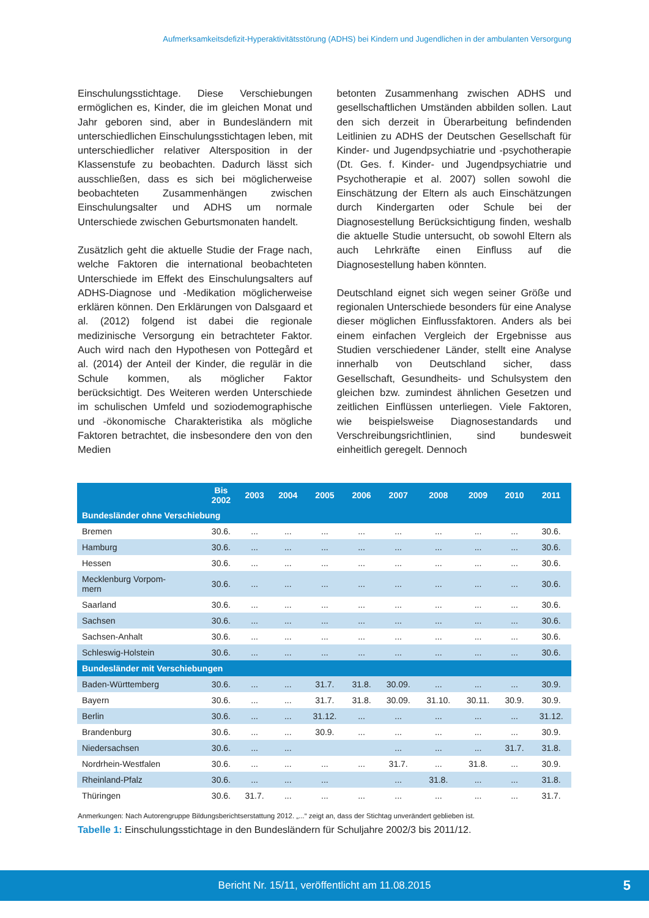Aufmerksamkeitsdefizit-Hyperaktivitätsstörung (ADHS) bei Kindern und Jugendlichen in der ambulanten Versorgung
Einschulungsstichtage. Diese Verschiebungen ermöglichen es, Kinder, die im gleichen Monat und Jahr geboren sind, aber in Bundesländern mit unterschiedlichen Einschulungsstichtagen leben, mit unterschiedlicher relativer Altersposition in der Klassenstufe zu beobachten. Dadurch lässt sich ausschließen, dass es sich bei möglicherweise beobachteten Zusammenhängen zwischen Einschulungsalter und ADHS um normale Unterschiede zwischen Geburtsmonaten handelt.
Zusätzlich geht die aktuelle Studie der Frage nach, welche Faktoren die international beobachteten Unterschiede im Effekt des Einschulungsalters auf ADHS-Diagnose und -Medikation möglicherweise erklären können. Den Erklärungen von Dalsgaard et al. (2012) folgend ist dabei die regionale medizinische Versorgung ein betrachteter Faktor. Auch wird nach den Hypothesen von Pottegård et al. (2014) der Anteil der Kinder, die regulär in die Schule kommen, als möglicher Faktor berücksichtigt. Des Weiteren werden Unterschiede im schulischen Umfeld und soziodemographische und -ökonomische Charakteristika als mögliche Faktoren betrachtet, die insbesondere den von den Medien
betonten Zusammenhang zwischen ADHS und gesellschaftlichen Umständen abbilden sollen. Laut den sich derzeit in Überarbeitung befindenden Leitlinien zu ADHS der Deutschen Gesellschaft für Kinder- und Jugendpsychiatrie und -psychotherapie (Dt. Ges. f. Kinder- und Jugendpsychiatrie und Psychotherapie et al. 2007) sollen sowohl die Einschätzung der Eltern als auch Einschätzungen durch Kindergarten oder Schule bei der Diagnosestellung Berücksichtigung finden, weshalb die aktuelle Studie untersucht, ob sowohl Eltern als auch Lehrkräfte einen Einfluss auf die Diagnosestellung haben könnten.
Deutschland eignet sich wegen seiner Größe und regionalen Unterschiede besonders für eine Analyse dieser möglichen Einflussfaktoren. Anders als bei einem einfachen Vergleich der Ergebnisse aus Studien verschiedener Länder, stellt eine Analyse innerhalb von Deutschland sicher, dass Gesellschaft, Gesundheits- und Schulsystem den gleichen bzw. zumindest ähnlichen Gesetzen und zeitlichen Einflüssen unterliegen. Viele Faktoren, wie beispielsweise Diagnosestandards und Verschreibungsrichtlinien, sind bundesweit einheitlich geregelt. Dennoch
| | Bis 2002 | 2003 | 2004 | 2005 | 2006 | 2007 | 2008 | 2009 | 2010 | 2011 |
| --- | --- | --- | --- | --- | --- | --- | --- | --- | --- | --- |
| Bundesländer ohne Verschiebung | | | | | | | | | | |
| Bremen | 30.6. | ... | ... | ... | ... | ... | ... | ... | ... | 30.6. |
| Hamburg | 30.6. | ... | ... | ... | ... | ... | ... | ... | ... | 30.6. |
| Hessen | 30.6. | ... | ... | ... | ... | ... | ... | ... | ... | 30.6. |
| Mecklenburg Vorpom- mern | 30.6. | ... | ... | ... | ... | ... | ... | ... | ... | 30.6. |
| Saarland | 30.6. | ... | ... | ... | ... | ... | ... | ... | ... | 30.6. |
| Sachsen | 30.6. | ... | ... | ... | ... | ... | ... | ... | ... | 30.6. |
| Sachsen-Anhalt | 30.6. | ... | ... | ... | ... | ... | ... | ... | ... | 30.6. |
| Schleswig-Holstein | 30.6. | ... | ... | ... | ... | ... | ... | ... | ... | 30.6. |
| Bundesländer mit Verschiebungen | | | | | | | | | | |
| Baden-Württemberg | 30.6. | ... | ... | 31.7. | 31.8. | 30.09. | ... | ... | ... | 30.9. |
| Bayern | 30.6. | ... | ... | 31.7. | 31.8. | 30.09. | 31.10. | 30.11. | 30.9. | 30.9. |
| Berlin | 30.6. | ... | ... | 31.12. | ... | ... | ... | ... | ... | 31.12. |
| Brandenburg | 30.6. | ... | ... | 30.9. | ... | ... | ... | ... | ... | 30.9. |
| Niedersachsen | 30.6. | ... | ... | | | ... | ... | ... | 31.7. | 31.8. |
| Nordrhein-Westfalen | 30.6. | ... | ... | ... | ... | 31.7. | ... | 31.8. | ... | 30.9. |
| Rheinland-Pfalz | 30.6. | ... | ... | ... | | ... | 31.8. | ... | ... | 31.8. |
| Thüringen | 30.6. | 31.7. | ... | ... | ... | ... | ... | ... | ... | 31.7. |
Anmerkungen: Nach Autorengruppe Bildungsberichtserstattung 2012. „...“ zeigt an, dass der Stichtag unverändert geblieben ist.
Tabelle 1: Einschulungsstichtage in den Bundesländern für Schuljahre 2002/3 bis 2011/12.
Bericht Nr. 15/11, veröffentlicht am 11.08.2015 5